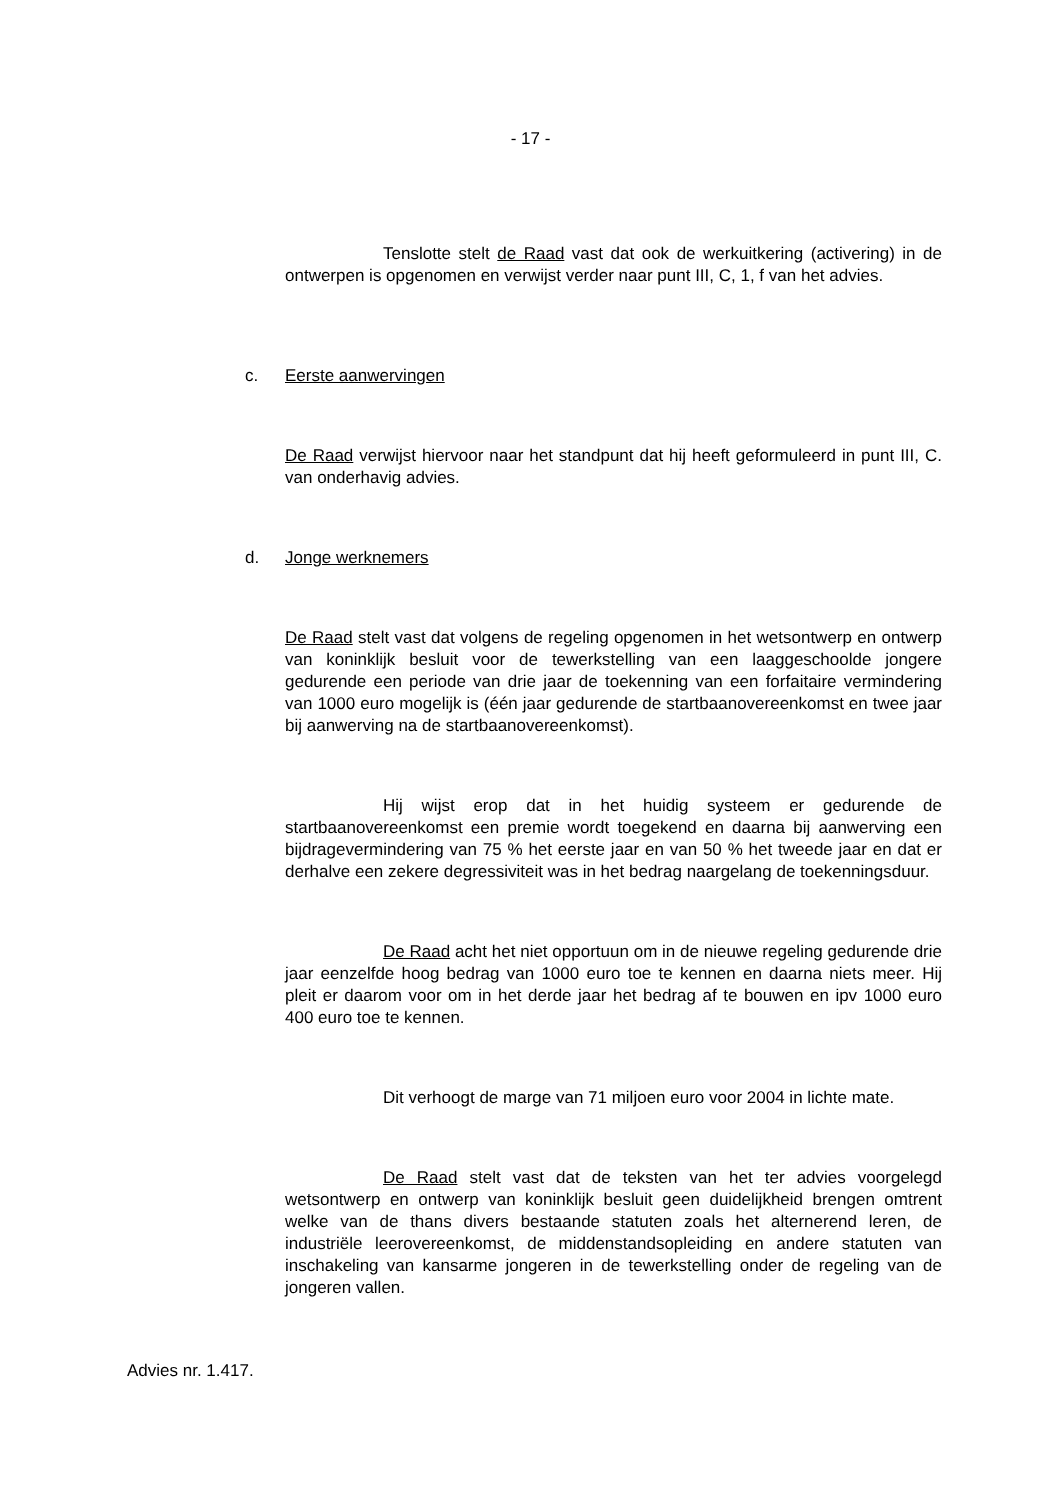- 17 -
Tenslotte stelt de Raad vast dat ook de werkuitkering (activering) in de ontwerpen is opgenomen en verwijst verder naar punt III, C, 1, f van het advies.
c. Eerste aanwervingen
De Raad verwijst hiervoor naar het standpunt dat hij heeft geformuleerd in punt III, C. van onderhavig advies.
d. Jonge werknemers
De Raad stelt vast dat volgens de regeling opgenomen in het wetsontwerp en ontwerp van koninklijk besluit voor de tewerkstelling van een laaggeschoolde jongere gedurende een periode van drie jaar de toekenning van een forfaitaire vermindering van 1000 euro mogelijk is (één jaar gedurende de startbaanovereenkomst en twee jaar bij aanwerving na de startbaanovereenkomst).
Hij wijst erop dat in het huidig systeem er gedurende de startbaanovereenkomst een premie wordt toegekend en daarna bij aanwerving een bijdragevermindering van 75 % het eerste jaar en van 50 % het tweede jaar en dat er derhalve een zekere degressiviteit was in het bedrag naargelang de toekenningsduur.
De Raad acht het niet opportuun om in de nieuwe regeling gedurende drie jaar eenzelfde hoog bedrag van 1000 euro toe te kennen en daarna niets meer. Hij pleit er daarom voor om in het derde jaar het bedrag af te bouwen en ipv 1000 euro 400 euro toe te kennen.
Dit verhoogt de marge van 71 miljoen euro voor 2004 in lichte mate.
De Raad stelt vast dat de teksten van het ter advies voorgelegd wetsontwerp en ontwerp van koninklijk besluit geen duidelijkheid brengen omtrent welke van de thans divers bestaande statuten zoals het alternerend leren, de industriële leerovereenkomst, de middenstandsopleiding en andere statuten van inschakeling van kansarme jongeren in de tewerkstelling onder de regeling van de jongeren vallen.
Advies nr. 1.417.